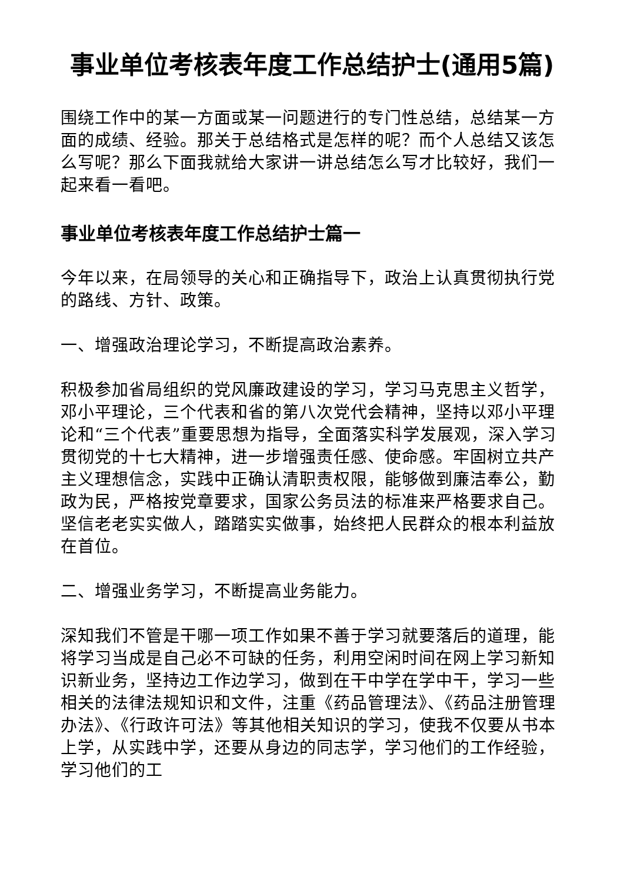事业单位考核表年度工作总结护士(通用5篇)
围绕工作中的某一方面或某一问题进行的专门性总结，总结某一方面的成绩、经验。那关于总结格式是怎样的呢？而个人总结又该怎么写呢？那么下面我就给大家讲一讲总结怎么写才比较好，我们一起来看一看吧。
事业单位考核表年度工作总结护士篇一
今年以来，在局领导的关心和正确指导下，政治上认真贯彻执行党的路线、方针、政策。
一、增强政治理论学习，不断提高政治素养。
积极参加省局组织的党风廉政建设的学习，学习马克思主义哲学，邓小平理论，三个代表和省的第八次党代会精神，坚持以邓小平理论和“三个代表”重要思想为指导，全面落实科学发展观，深入学习贯彻党的十七大精神，进一步增强责任感、使命感。牢固树立共产主义理想信念，实践中正确认清职责权限，能够做到廉洁奉公，勤政为民，严格按党章要求，国家公务员法的标准来严格要求自己。坚信老老实实做人，踏踏实实做事，始终把人民群众的根本利益放在首位。
二、增强业务学习，不断提高业务能力。
深知我们不管是干哪一项工作如果不善于学习就要落后的道理，能将学习当成是自己必不可缺的任务，利用空闲时间在网上学习新知识新业务，坚持边工作边学习，做到在干中学在学中干，学习一些相关的法律法规知识和文件，注重《药品管理法》、《药品注册管理办法》、《行政许可法》等其他相关知识的学习，使我不仅要从书本上学，从实践中学，还要从身边的同志学，学习他们的工作经验，学习他们的工